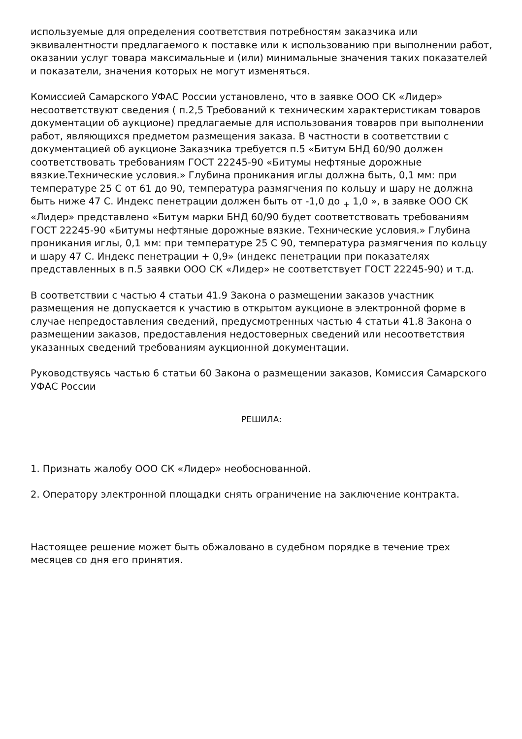используемые для определения соответствия потребностям заказчика или эквивалентности предлагаемого к поставке или к использованию при выполнении работ, оказании услуг товара максимальные и (или) минимальные значения таких показателей и показатели, значения которых не могут изменяться.
Комиссией Самарского УФАС России установлено, что в заявке ООО СК «Лидер» несоответствуют сведения ( п.2,5 Требований к техническим характеристикам товаров документации об аукционе) предлагаемые для использования товаров при выполнении работ, являющихся предметом размещения заказа. В частности в соответствии с документацией об аукционе Заказчика требуется п.5 «Битум БНД 60/90 должен соответствовать требованиям ГОСТ 22245-90 «Битумы нефтяные дорожные вязкие.Технические условия.» Глубина проникания иглы должна быть, 0,1 мм: при температуре 25 С от 61 до 90, температура размягчения по кольцу и шару не должна быть ниже 47 С. Индекс пенетрации должен быть от -1,0 до <sub>+</sub> 1,0 », в заявке ООО СК «Лидер» представлено «Битум марки БНД 60/90 будет соответствовать требованиям ГОСТ 22245-90 «Битумы нефтяные дорожные вязкие. Технические условия.» Глубина проникания иглы, 0,1 мм: при температуре 25 С 90, температура размягчения по кольцу и шару 47 С. Индекс пенетрации + 0,9» (индекс пенетрации при показателях представленных в п.5 заявки ООО СК «Лидер» не соответствует ГОСТ 22245-90) и т.д.
В соответствии с частью 4 статьи 41.9 Закона о размещении заказов участник размещения не допускается к участию в открытом аукционе в электронной форме в случае непредоставления сведений, предусмотренных частью 4 статьи 41.8 Закона о размещении заказов, предоставления недостоверных сведений или несоответствия указанных сведений требованиям аукционной документации.
Руководствуясь частью 6 статьи 60 Закона о размещении заказов, Комиссия Самарского УФАС России
РЕШИЛА:
1. Признать жалобу ООО СК «Лидер» необоснованной.
2. Оператору электронной площадки снять ограничение на заключение контракта.
Настоящее решение может быть обжаловано в судебном порядке в течение трех месяцев со дня его принятия.